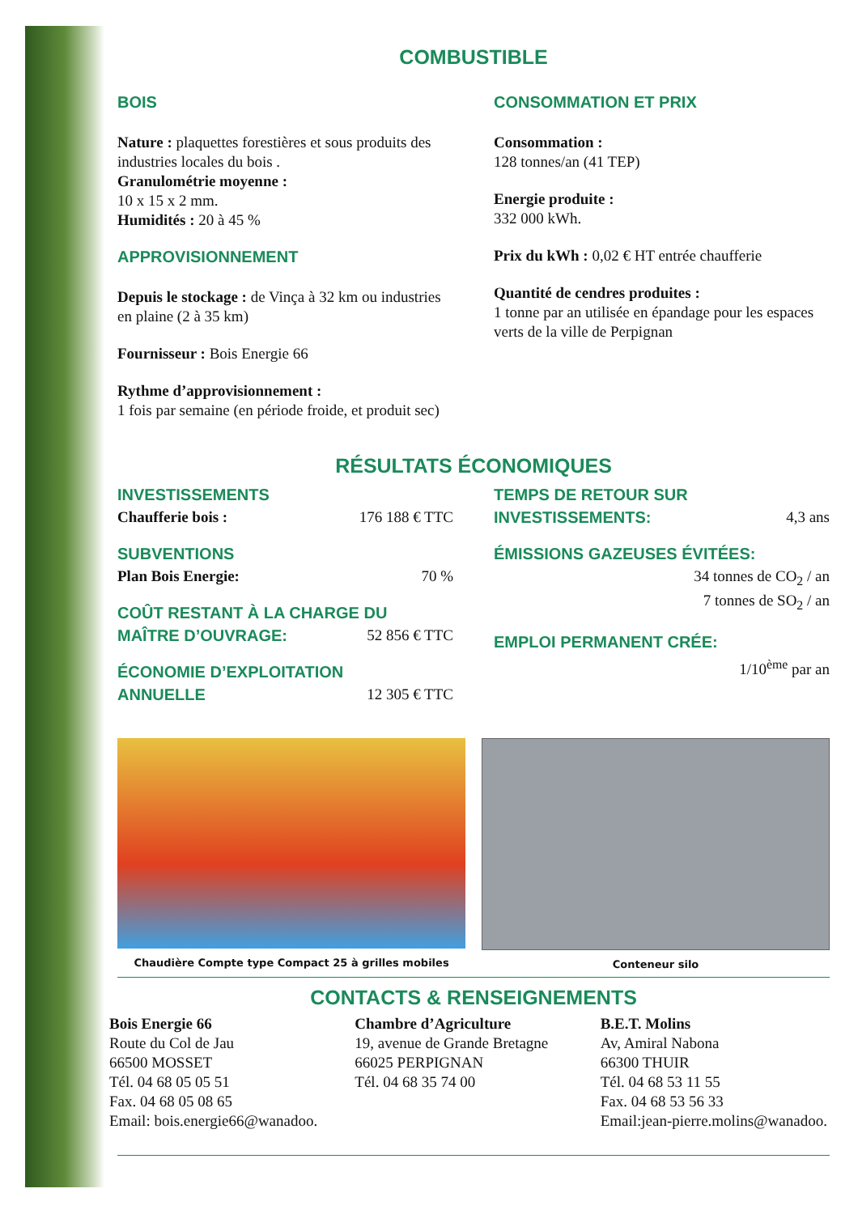COMBUSTIBLE
BOIS
Nature : plaquettes forestières et sous produits des industries locales du bois .
Granulométrie moyenne :
10 x 15 x 2 mm.
Humidités : 20 à 45 %
APPROVISIONNEMENT
Depuis le stockage : de Vinça à 32 km ou industries en plaine (2 à 35 km)
Fournisseur : Bois Energie 66
Rythme d’approvisionnement :
1 fois par semaine (en période froide, et produit sec)
CONSOMMATION ET PRIX
Consommation :
128 tonnes/an (41 TEP)
Energie produite :
332 000 kWh.
Prix du kWh : 0,02 € HT entrée chaufferie
Quantité de cendres produites :
1 tonne par an utilisée en épandage pour les espaces verts de la ville de Perpignan
RÉSULTATS ÉCONOMIQUES
INVESTISSEMENTS
Chaufferie bois : 176 188 € TTC
SUBVENTIONS
Plan Bois Energie: 70 %
COÛT RESTANT À LA CHARGE DU
MAÎTRE D’OUVRAGE: 52 856 € TTC
ÉCONOMIE D’EXPLOITATION
ANNUELLE 12 305 € TTC
TEMPS DE RETOUR SUR
INVESTISSEMENTS: 4,3 ans
ÉMISSIONS GAZEUSES ÉVITÉES:
34 tonnes de CO<sub>2</sub> / an
7 tonnes de SO<sub>2</sub> / an
EMPLOI PERMANENT CRÉE:
1/10<sup>ème</sup> par an
Chaudière Compte type Compact 25 à grilles mobiles
Conteneur silo
CONTACTS & RENSEIGNEMENTS
Bois Energie 66
Route du Col de Jau
66500 MOSSET
Tél. 04 68 05 05 51
Fax. 04 68 05 08 65
Email: bois.energie66@wanadoo.
Chambre d’Agriculture
19, avenue de Grande Bretagne
66025 PERPIGNAN
Tél. 04 68 35 74 00
B.E.T. Molins
Av, Amiral Nabona
66300 THUIR
Tél. 04 68 53 11 55
Fax. 04 68 53 56 33
Email:jean-pierre.molins@wanadoo.